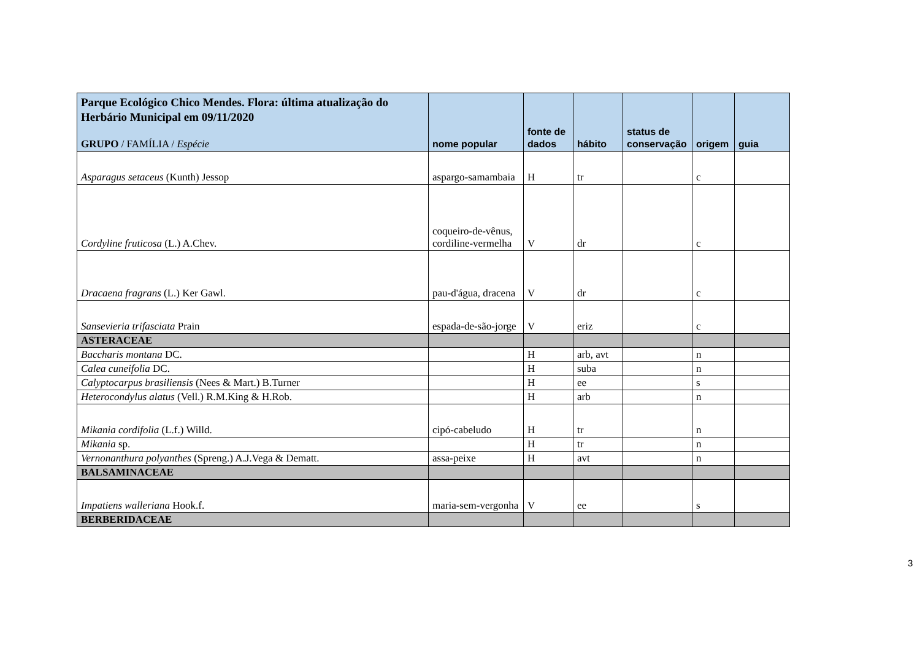| Parque Ecológico Chico Mendes. Flora: última atualização do Herbário Municipal em 09/11/2020 GRUPO / FAMÍLIA / Espécie | nome popular | fonte de dados | hábito | status de conservação | origem | guia |
| --- | --- | --- | --- | --- | --- | --- |
| Asparagus setaceus (Kunth) Jessop | aspargo-samambaia | H | tr | | c | |
| Cordyline fruticosa (L.) A.Chev. | coqueiro-de-vênus, cordiline-vermelha | V | dr | | c | |
| Dracaena fragrans (L.) Ker Gawl. | pau-d'água, dracena | V | dr | | c | |
| Sansevieria trifasciata Prain | espada-de-são-jorge | V | eriz | | c | |
| ASTERACEAE | | | | | | |
| Baccharis montana DC. | | H | arb, avt | | n | |
| Calea cuneifolia DC. | | H | suba | | n | |
| Calyptocarpus brasiliensis (Nees & Mart.) B.Turner | | H | ee | | s | |
| Heterocondylus alatus (Vell.) R.M.King & H.Rob. | | H | arb | | n | |
| Mikania cordifolia (L.f.) Willd. | cipó-cabeludo | H | tr | | n | |
| Mikania sp. | | H | tr | | n | |
| Vernonanthura polyanthes (Spreng.) A.J.Vega & Dematt. | assa-peixe | H | avt | | n | |
| BALSAMINACEAE | | | | | | |
| Impatiens walleriana Hook.f. | maria-sem-vergonha | V | ee | | s | |
| BERBERIDACEAE | | | | | | |
3